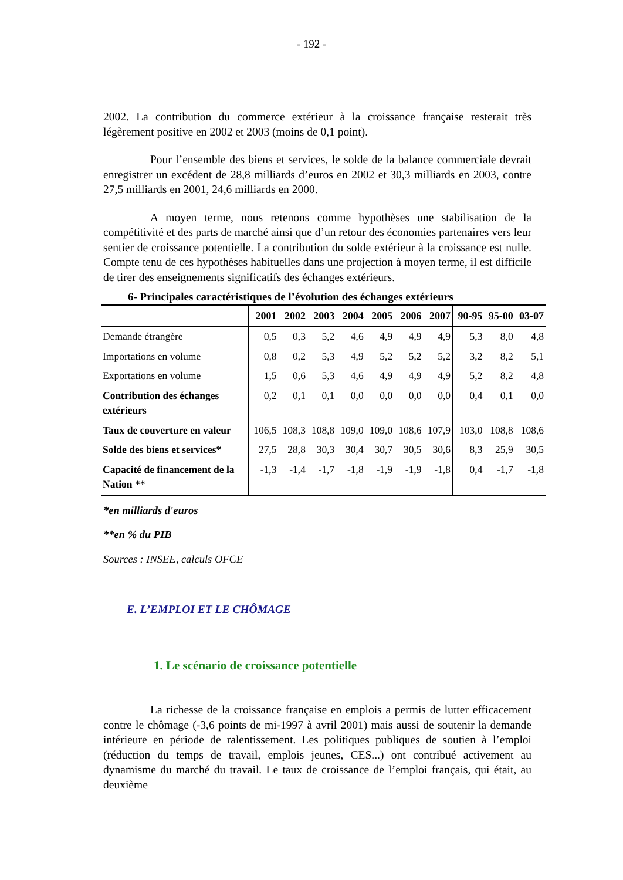- 192 -
2002. La contribution du commerce extérieur à la croissance française resterait très légèrement positive en 2002 et 2003 (moins de 0,1 point).
Pour l’ensemble des biens et services, le solde de la balance commerciale devrait enregistrer un excédent de 28,8 milliards d’euros en 2002 et 30,3 milliards en 2003, contre 27,5 milliards en 2001, 24,6 milliards en 2000.
A moyen terme, nous retenons comme hypothèses une stabilisation de la compétitivité et des parts de marché ainsi que d’un retour des économies partenaires vers leur sentier de croissance potentielle. La contribution du solde extérieur à la croissance est nulle. Compte tenu de ces hypothèses habituelles dans une projection à moyen terme, il est difficile de tirer des enseignements significatifs des échanges extérieurs.
6- Principales caractéristiques de l’évolution des échanges extérieurs
| | 2001 | 2002 | 2003 | 2004 | 2005 | 2006 | 2007 | 90-95 | 95-00 | 03-07 |
| --- | --- | --- | --- | --- | --- | --- | --- | --- | --- | --- |
| Demande étrangère | 0,5 | 0,3 | 5,2 | 4,6 | 4,9 | 4,9 | 4,9 | 5,3 | 8,0 | 4,8 |
| Importations en volume | 0,8 | 0,2 | 5,3 | 4,9 | 5,2 | 5,2 | 5,2 | 3,2 | 8,2 | 5,1 |
| Exportations en volume | 1,5 | 0,6 | 5,3 | 4,6 | 4,9 | 4,9 | 4,9 | 5,2 | 8,2 | 4,8 |
| Contribution des échanges extérieurs | 0,2 | 0,1 | 0,1 | 0,0 | 0,0 | 0,0 | 0,0 | 0,4 | 0,1 | 0,0 |
| Taux de couverture en valeur | 106,5 | 108,3 | 108,8 | 109,0 | 109,0 | 108,6 | 107,9 | 103,0 | 108,8 | 108,6 |
| Solde des biens et services* | 27,5 | 28,8 | 30,3 | 30,4 | 30,7 | 30,5 | 30,6 | 8,3 | 25,9 | 30,5 |
| Capacité de financement de la Nation ** | -1,3 | -1,4 | -1,7 | -1,8 | -1,9 | -1,9 | -1,8 | 0,4 | -1,7 | -1,8 |
*en milliards d'euros
**en % du PIB
Sources : INSEE, calculs OFCE
E. L’EMPLOI ET LE CHÔMAGE
1. Le scénario de croissance potentielle
La richesse de la croissance française en emplois a permis de lutter efficacement contre le chômage (-3,6 points de mi-1997 à avril 2001) mais aussi de soutenir la demande intérieure en période de ralentissement. Les politiques publiques de soutien à l’emploi (réduction du temps de travail, emplois jeunes, CES...) ont contribué activement au dynamisme du marché du travail. Le taux de croissance de l’emploi français, qui était, au deuxième